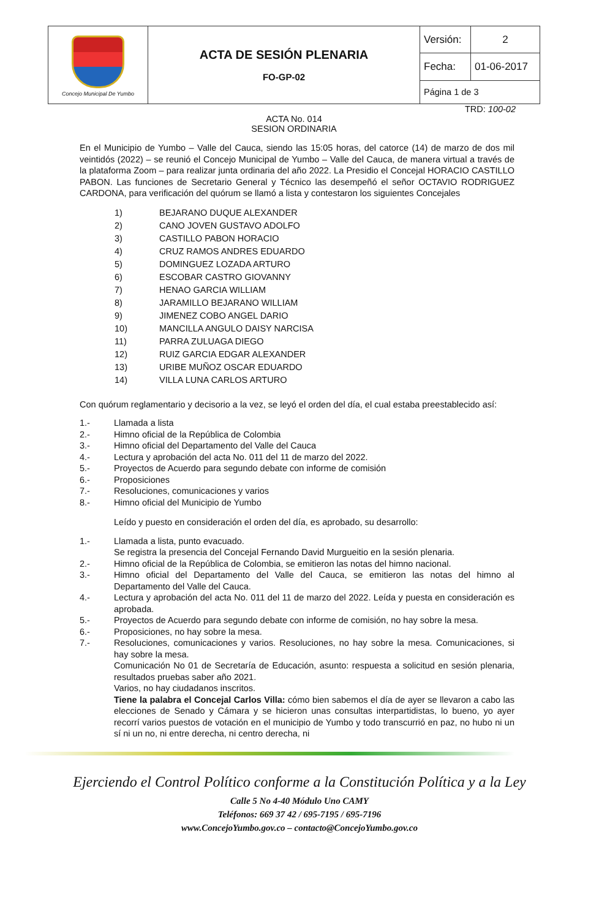| Concejo Municipal De Yumbo | ACTA DE SESIÓN PLENARIA FO-GP-02 | Versión: | 2 |
| | | Fecha: | 01-06-2017 |
| | | Página 1 de 3 | |
TRD: 100-02
ACTA No. 014
SESION ORDINARIA
En el Municipio de Yumbo – Valle del Cauca, siendo las 15:05 horas, del catorce (14) de marzo de dos mil veintidós (2022) – se reunió el Concejo Municipal de Yumbo – Valle del Cauca, de manera virtual a través de la plataforma Zoom – para realizar junta ordinaria del año 2022. La Presidio el Concejal HORACIO CASTILLO PABON. Las funciones de Secretario General y Técnico las desempeñó el señor OCTAVIO RODRIGUEZ CARDONA, para verificación del quórum se llamó a lista y contestaron los siguientes Concejales
1) BEJARANO DUQUE ALEXANDER
2) CANO JOVEN GUSTAVO ADOLFO
3) CASTILLO PABON HORACIO
4) CRUZ RAMOS ANDRES EDUARDO
5) DOMINGUEZ LOZADA ARTURO
6) ESCOBAR CASTRO GIOVANNY
7) HENAO GARCIA WILLIAM
8) JARAMILLO BEJARANO WILLIAM
9) JIMENEZ COBO ANGEL DARIO
10) MANCILLA ANGULO DAISY NARCISA
11) PARRA ZULUAGA DIEGO
12) RUIZ GARCIA EDGAR ALEXANDER
13) URIBE MUÑOZ OSCAR EDUARDO
14) VILLA LUNA CARLOS ARTURO
Con quórum reglamentario y decisorio a la vez, se leyó el orden del día, el cual estaba preestablecido así:
1.- Llamada a lista
2.- Himno oficial de la República de Colombia
3.- Himno oficial del Departamento del Valle del Cauca
4.- Lectura y aprobación del acta No. 011 del 11 de marzo del 2022.
5.- Proyectos de Acuerdo para segundo debate con informe de comisión
6.- Proposiciones
7.- Resoluciones, comunicaciones y varios
8.- Himno oficial del Municipio de Yumbo
Leído y puesto en consideración el orden del día, es aprobado, su desarrollo:
1.- Llamada a lista, punto evacuado.
Se registra la presencia del Concejal Fernando David Murgueitio en la sesión plenaria.
2.- Himno oficial de la República de Colombia, se emitieron las notas del himno nacional.
3.- Himno oficial del Departamento del Valle del Cauca, se emitieron las notas del himno al Departamento del Valle del Cauca.
4.- Lectura y aprobación del acta No. 011 del 11 de marzo del 2022. Leída y puesta en consideración es aprobada.
5.- Proyectos de Acuerdo para segundo debate con informe de comisión, no hay sobre la mesa.
6.- Proposiciones, no hay sobre la mesa.
7.- Resoluciones, comunicaciones y varios. Resoluciones, no hay sobre la mesa. Comunicaciones, si hay sobre la mesa.
Comunicación No 01 de Secretaría de Educación, asunto: respuesta a solicitud en sesión plenaria, resultados pruebas saber año 2021.
Varios, no hay ciudadanos inscritos.
Tiene la palabra el Concejal Carlos Villa: cómo bien sabemos el día de ayer se llevaron a cabo las elecciones de Senado y Cámara y se hicieron unas consultas interpartidistas, lo bueno, yo ayer recorrí varios puestos de votación en el municipio de Yumbo y todo transcurrió en paz, no hubo ni un sí ni un no, ni entre derecha, ni centro derecha, ni
Ejerciendo el Control Político conforme a la Constitución Política y a la Ley
Calle 5 No 4-40 Módulo Uno CAMY
Teléfonos: 669 37 42 / 695-7195 / 695-7196
www.ConcejoYumbo.gov.co – contacto@ConcejoYumbo.gov.co